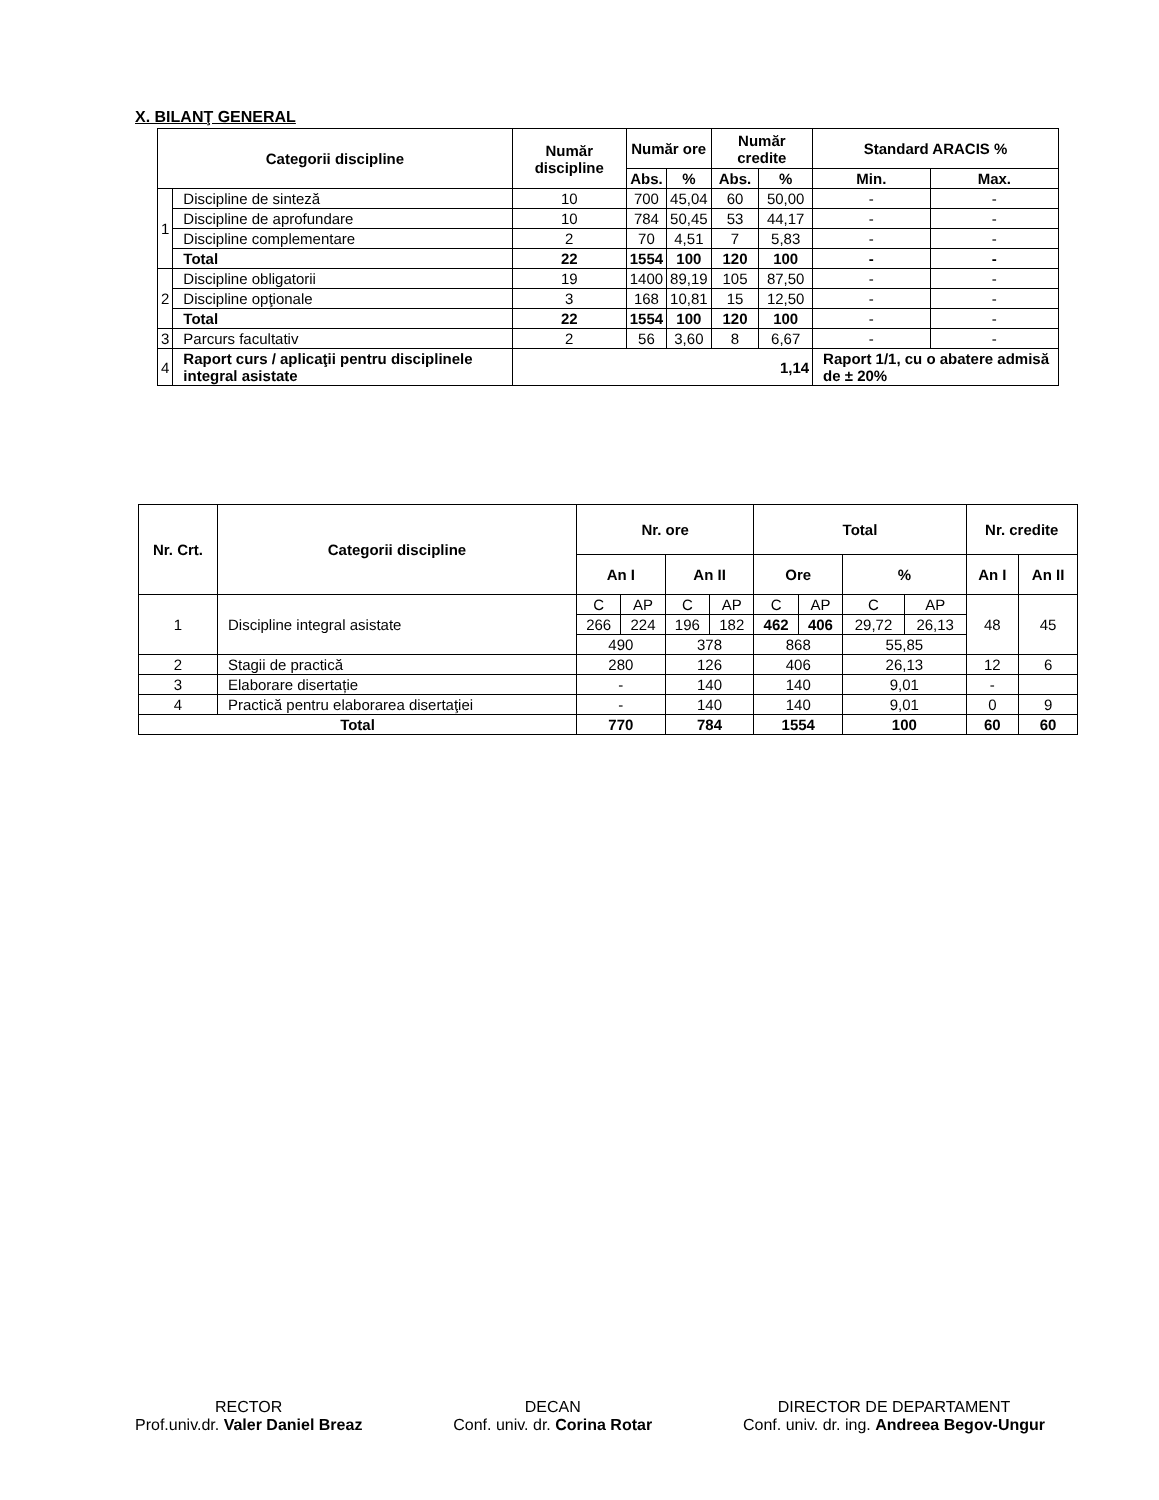X. BILANŢ GENERAL
| Categorii discipline | | Număr discipline | Număr ore | | Număr credite | | Standard ARACIS % | |
| --- | --- | --- | --- | --- | --- | --- | --- | --- |
| | | | Abs. | % | Abs. | % | Min. | Max. |
| 1 | Discipline de sinteză | 10 | 700 | 45,04 | 60 | 50,00 | - | - |
| | Discipline de aprofundare | 10 | 784 | 50,45 | 53 | 44,17 | - | - |
| | Discipline complementare | 2 | 70 | 4,51 | 7 | 5,83 | - | - |
| | Total | 22 | 1554 | 100 | 120 | 100 | - | - |
| 2 | Discipline obligatorii | 19 | 1400 | 89,19 | 105 | 87,50 | - | - |
| | Discipline opţionale | 3 | 168 | 10,81 | 15 | 12,50 | - | - |
| | Total | 22 | 1554 | 100 | 120 | 100 | - | - |
| 3 | Parcurs facultativ | 2 | 56 | 3,60 | 8 | 6,67 | - | - |
| 4 | Raport curs / aplicaţii pentru disciplinele integral asistate | 1,14 | | | | | Raport 1/1, cu o abatere admisă de ± 20% | |
| Nr. Crt. | Categorii discipline | Nr. ore | | | | Total | | | | Nr. credite | |
| --- | --- | --- | --- | --- | --- | --- | --- | --- | --- | --- | --- |
| | | An I | | An II | | Ore | | % | | An I | An II |
| 1 | Discipline integral asistate | C | AP | C | AP | C | AP | C | AP | 48 | 45 |
| | | 266 | 224 | 196 | 182 | 462 | 406 | 29,72 | 26,13 | | |
| | | 490 | | 378 | | 868 | | 55,85 | | | |
| 2 | Stagii de practică | 280 | | 126 | | 406 | | 26,13 | | 12 | 6 |
| 3 | Elaborare disertație | - | | 140 | | 140 | | 9,01 | | - | |
| 4 | Practică pentru elaborarea disertaţiei | - | | 140 | | 140 | | 9,01 | | 0 | 9 |
| Total | | 770 | | 784 | | 1554 | | 100 | | 60 | 60 |
RECTOR
Prof.univ.dr. Valer Daniel Breaz
DECAN
Conf. univ. dr. Corina Rotar
DIRECTOR DE DEPARTAMENT
Conf. univ. dr. ing. Andreea Begov-Ungur